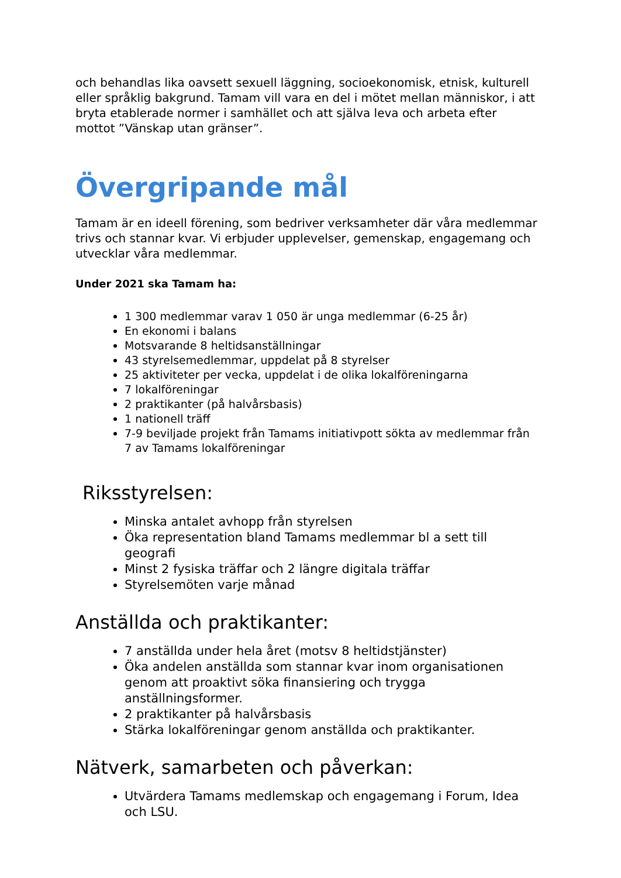och behandlas lika oavsett sexuell läggning, socioekonomisk, etnisk, kulturell eller språklig bakgrund. Tamam vill vara en del i mötet mellan människor, i att bryta etablerade normer i samhället och att själva leva och arbeta efter mottot ”Vänskap utan gränser”.
Övergripande mål
Tamam är en ideell förening, som bedriver verksamheter där våra medlemmar trivs och stannar kvar. Vi erbjuder upplevelser, gemenskap, engagemang och utvecklar våra medlemmar.
Under 2021 ska Tamam ha:
1 300 medlemmar varav 1 050 är unga medlemmar (6-25 år)
En ekonomi i balans
Motsvarande 8 heltidsanställningar
43 styrelsemedlemmar, uppdelat på 8 styrelser
25 aktiviteter per vecka, uppdelat i de olika lokalföreningarna
7 lokalföreningar
2 praktikanter (på halvårsbasis)
1 nationell träff
7-9 beviljade projekt från Tamams initiativpott sökta av medlemmar från 7 av Tamams lokalföreningar
Riksstyrelsen:
Minska antalet avhopp från styrelsen
Öka representation bland Tamams medlemmar bl a sett till geografi
Minst 2 fysiska träffar och 2 längre digitala träffar
Styrelsemöten varje månad
Anställda och praktikanter:
7 anställda under hela året (motsv 8 heltidstjänster)
Öka andelen anställda som stannar kvar inom organisationen genom att proaktivt söka finansiering och trygga anställningsformer.
2 praktikanter på halvårsbasis
Stärka lokalföreningar genom anställda och praktikanter.
Nätverk, samarbeten och påverkan:
Utvärdera Tamams medlemskap och engagemang i Forum, Idea och LSU.